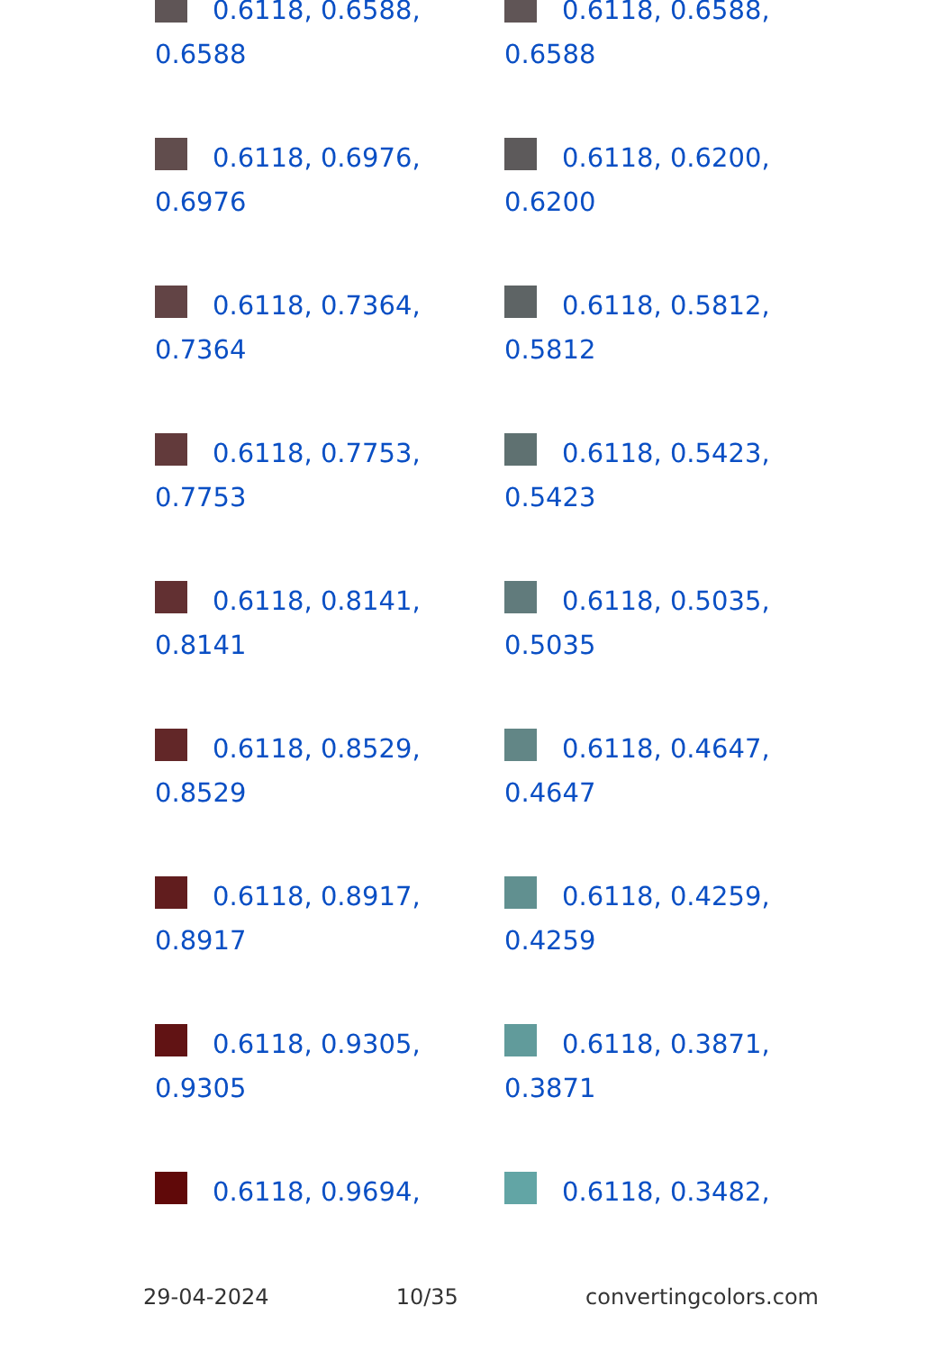0.6118, 0.6588, 0.6588
0.6118, 0.6588, 0.6588
0.6118, 0.6976, 0.6976
0.6118, 0.6200, 0.6200
0.6118, 0.7364, 0.7364
0.6118, 0.5812, 0.5812
0.6118, 0.7753, 0.7753
0.6118, 0.5423, 0.5423
0.6118, 0.8141, 0.8141
0.6118, 0.5035, 0.5035
0.6118, 0.8529, 0.8529
0.6118, 0.4647, 0.4647
0.6118, 0.8917, 0.8917
0.6118, 0.4259, 0.4259
0.6118, 0.9305, 0.9305
0.6118, 0.3871, 0.3871
0.6118, 0.9694,
0.6118, 0.3482,
29-04-2024 10/35 convertingcolors.com